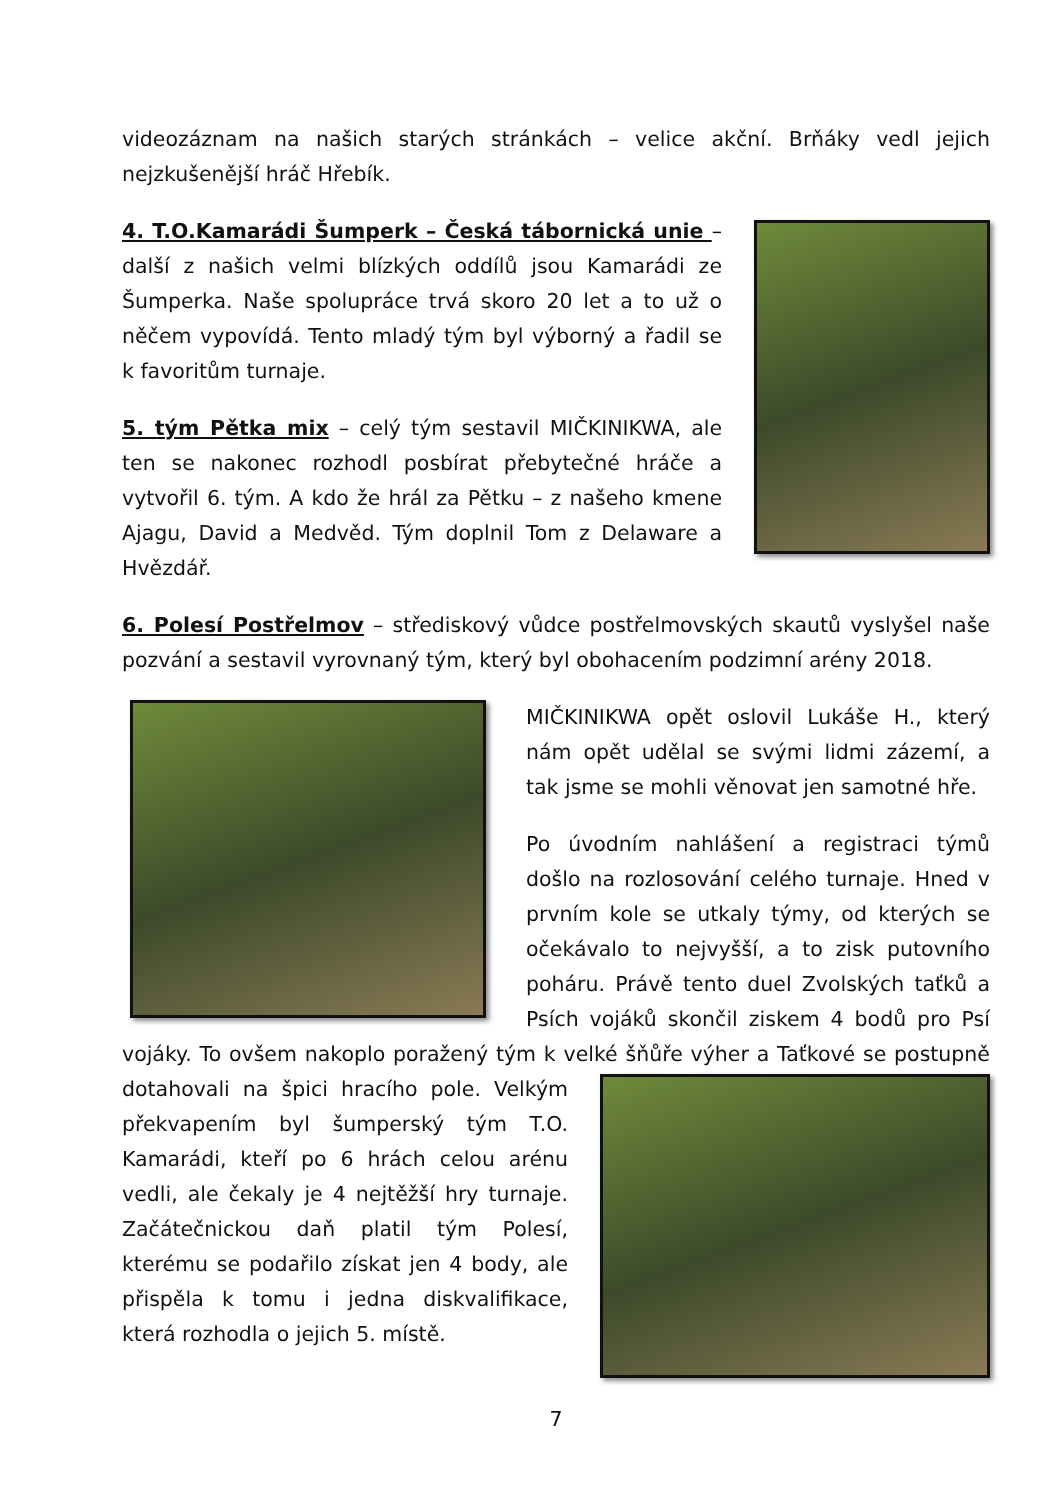videozáznam na našich starých stránkách – velice akční. Brňáky vedl jejich nejzkušenější hráč Hřebík.
4. T.O.Kamarádi Šumperk – Česká tábornická unie – další z našich velmi blízkých oddílů jsou Kamarádi ze Šumperka. Naše spolupráce trvá skoro 20 let a to už o něčem vypovídá. Tento mladý tým byl výborný a řadil se k favoritům turnaje.
5. tým Pětka mix – celý tým sestavil MIČKINIKWA, ale ten se nakonec rozhodl posbírat přebytečné hráče a vytvořil 6. tým. A kdo že hrál za Pětku – z našeho kmene Ajagu, David a Medvěd. Tým doplnil Tom z Delaware a Hvězdář.
6. Polesí Postřelmov – střediskový vůdce postřelmovských skautů vyslyšel naše pozvání a sestavil vyrovnaný tým, který byl obohacením podzimní arény 2018.
MIČKINIKWA opět oslovil Lukáše H., který nám opět udělal se svými lidmi zázemí, a tak jsme se mohli věnovat jen samotné hře.
Po úvodním nahlášení a registraci týmů došlo na rozlosování celého turnaje. Hned v prvním kole se utkaly týmy, od kterých se očekávalo to nejvyšší, a to zisk putovního poháru. Právě tento duel Zvolských taťků a Psích vojáků skončil ziskem 4 bodů pro Psí vojáky. To ovšem nakoplo poražený tým k velké šňůře výher a Taťkové se postupně dotahovali na špici hracího pole. Velkým překvapením byl šumperský tým T.O. Kamarádi, kteří po 6 hrách celou arénu vedli, ale čekaly je 4 nejtěžší hry turnaje. Začátečnickou daň platil tým Polesí, kterému se podařilo získat jen 4 body, ale přispěla k tomu i jedna diskvalifikace, která rozhodla o jejich 5. místě.
7